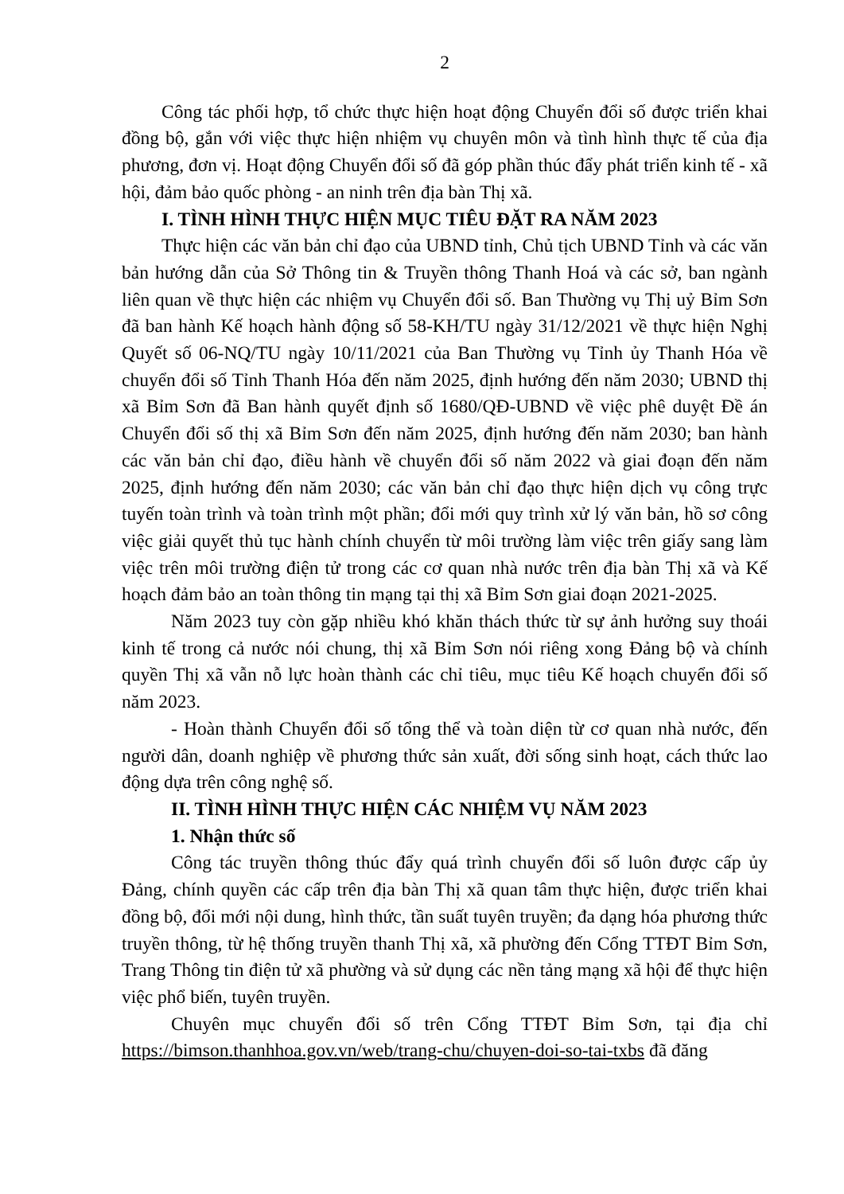2
Công tác phối hợp, tổ chức thực hiện hoạt động Chuyển đổi số được triển khai đồng bộ, gắn với việc thực hiện nhiệm vụ chuyên môn và tình hình thực tế của địa phương, đơn vị. Hoạt động Chuyển đổi số đã góp phần thúc đẩy phát triển kinh tế - xã hội, đảm bảo quốc phòng - an ninh trên địa bàn Thị xã.
I. TÌNH HÌNH THỰC HIỆN MỤC TIÊU ĐẶT RA NĂM 2023
Thực hiện các văn bản chỉ đạo của UBND tỉnh, Chủ tịch UBND Tỉnh và các văn bản hướng dẫn của Sở Thông tin & Truyền thông Thanh Hoá và các sở, ban ngành liên quan về thực hiện các nhiệm vụ Chuyển đổi số. Ban Thường vụ Thị uỷ Bỉm Sơn đã ban hành Kế hoạch hành động số 58-KH/TU ngày 31/12/2021 về thực hiện Nghị Quyết số 06-NQ/TU ngày 10/11/2021 của Ban Thường vụ Tỉnh ủy Thanh Hóa về chuyển đổi số Tỉnh Thanh Hóa đến năm 2025, định hướng đến năm 2030; UBND thị xã Bỉm Sơn đã Ban hành quyết định số 1680/QĐ-UBND về việc phê duyệt Đề án Chuyển đổi số thị xã Bỉm Sơn đến năm 2025, định hướng đến năm 2030; ban hành các văn bản chỉ đạo, điều hành về chuyển đổi số năm 2022 và giai đoạn đến năm 2025, định hướng đến năm 2030; các văn bản chỉ đạo thực hiện dịch vụ công trực tuyến toàn trình và toàn trình một phần; đổi mới quy trình xử lý văn bản, hồ sơ công việc giải quyết thủ tục hành chính chuyển từ môi trường làm việc trên giấy sang làm việc trên môi trường điện tử trong các cơ quan nhà nước trên địa bàn Thị xã và Kế hoạch đảm bảo an toàn thông tin mạng tại thị xã Bỉm Sơn giai đoạn 2021-2025.
Năm 2023 tuy còn gặp nhiều khó khăn thách thức từ sự ảnh hưởng suy thoái kinh tế trong cả nước nói chung, thị xã Bỉm Sơn nói riêng xong Đảng bộ và chính quyền Thị xã vẫn nỗ lực hoàn thành các chỉ tiêu, mục tiêu Kế hoạch chuyển đổi số năm 2023.
- Hoàn thành Chuyển đổi số tổng thể và toàn diện từ cơ quan nhà nước, đến người dân, doanh nghiệp về phương thức sản xuất, đời sống sinh hoạt, cách thức lao động dựa trên công nghệ số.
II. TÌNH HÌNH THỰC HIỆN CÁC NHIỆM VỤ NĂM 2023
1. Nhận thức số
Công tác truyền thông thúc đẩy quá trình chuyển đổi số luôn được cấp ủy Đảng, chính quyền các cấp trên địa bàn Thị xã quan tâm thực hiện, được triển khai đồng bộ, đổi mới nội dung, hình thức, tần suất tuyên truyền; đa dạng hóa phương thức truyền thông, từ hệ thống truyền thanh Thị xã, xã phường đến Cổng TTĐT Bỉm Sơn, Trang Thông tin điện tử xã phường và sử dụng các nền tảng mạng xã hội để thực hiện việc phổ biến, tuyên truyền.
Chuyên mục chuyển đổi số trên Cổng TTĐT Bỉm Sơn, tại địa chỉ https://bimson.thanhhoa.gov.vn/web/trang-chu/chuyen-doi-so-tai-txbs đã đăng